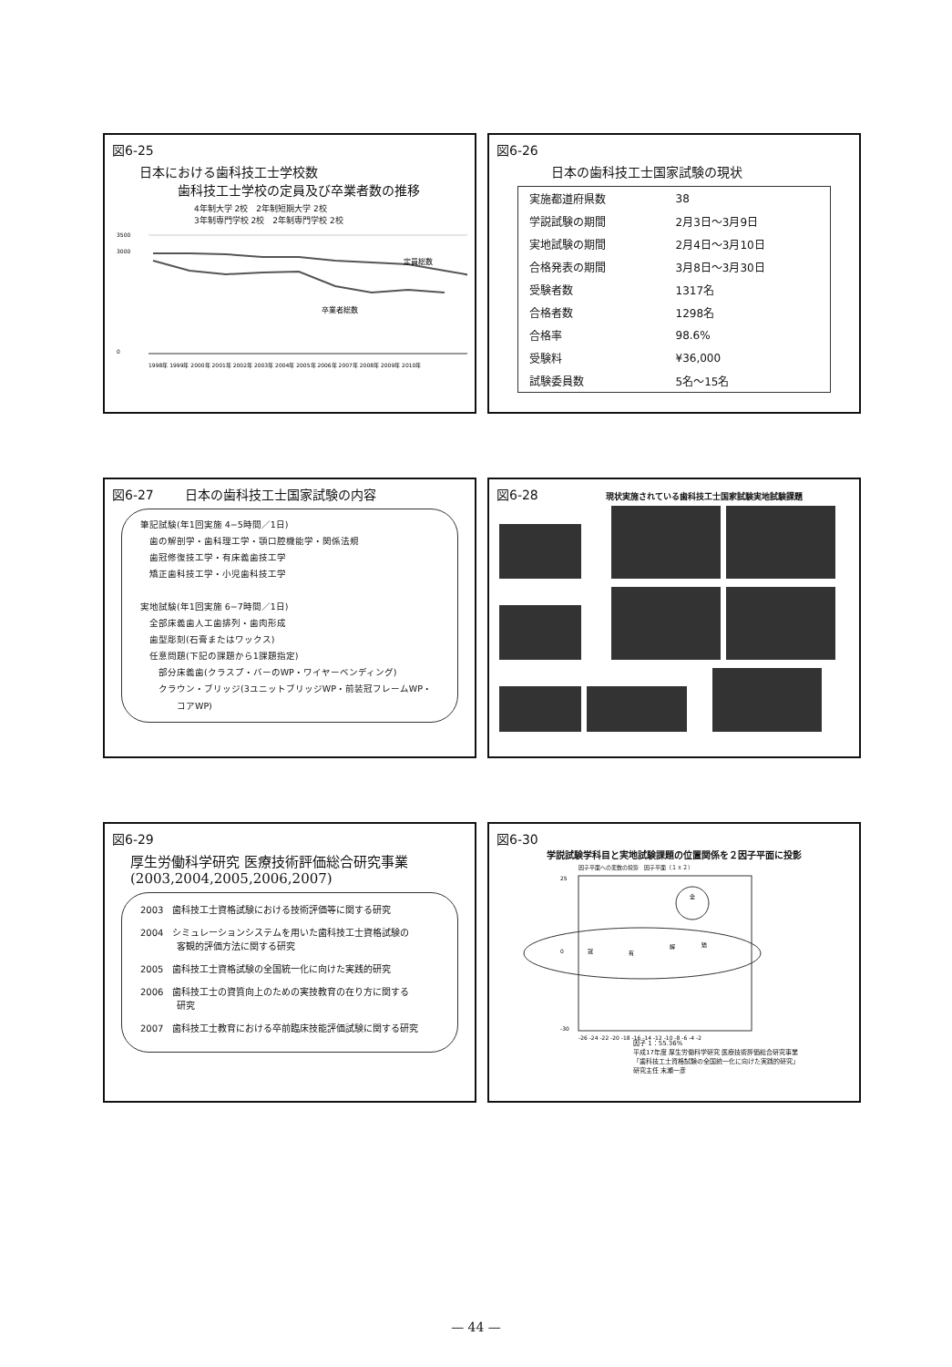図6-25
日本における歯科技工士学校数
　　　歯科技工士学校の定員及び卒業者数の推移
4年制大学 2校　2年制短期大学 2校
3年制専門学校 2校　2年制専門学校 2校
定員総数
卒業者総数
3500
3000
0
1998年 1999年 2000年 2001年 2002年 2003年 2004年 2005年 2006年 2007年 2008年 2009年 2010年
図6-26
日本の歯科技工士国家試験の現状
| 実施都道府県数 | 38 |
| 学説試験の期間 | 2月3日～3月9日 |
| 実地試験の期間 | 2月4日～3月10日 |
| 合格発表の期間 | 3月8日～3月30日 |
| 受験者数 | 1317名 |
| 合格者数 | 1298名 |
| 合格率 | 98.6% |
| 受験料 | ¥36,000 |
| 試験委員数 | 5名～15名 |
図6-27 日本の歯科技工士国家試験の内容
筆記試験(年1回実施 4−5時間／1日)
　歯の解剖学・歯科理工学・顎口腔機能学・関係法規
　歯冠修復技工学・有床義歯技工学
　矯正歯科技工学・小児歯科技工学
実地試験(年1回実施 6−7時間／1日)
　全部床義歯人工歯排列・歯肉形成
　歯型彫刻(石膏またはワックス)
　任意問題(下記の課題から1課題指定)
　　部分床義歯(クラスプ・バーのWP・ワイヤーベンディング)
　　クラウン・ブリッジ(3ユニットブリッジWP・前装冠フレームWP・
　　　　コアWP)
図6-28 現状実施されている歯科技工士国家試験実地試験課題
図6-29
厚生労働科学研究 医療技術評価総合研究事業
(2003,2004,2005,2006,2007)
2003　歯科技工士資格試験における技術評価等に関する研究
2004　シミュレーションシステムを用いた歯科技工士資格試験の
　　　　客観的評価方法に関する研究
2005　歯科技工士資格試験の全国統一化に向けた実践的研究
2006　歯科技工士の資質向上のための実技教育の在り方に関する
　　　　研究
2007　歯科技工士教育における卒前臨床技能評価試験に関する研究
図6-30
学説試験学科目と実地試験課題の位置関係を２因子平面に投影
因子平面への変数の投影　因子平面（１ｘ２）
25
0
-30
冠
有
解
矯
全
-26 -24 -22 -20 -18 -16 -14 -12 -10 -8 -6 -4 -2
因子 1：55.36%
平成17年度 厚生労働科学研究 医療技術評価総合研究事業
「歯科技工士資格試験の全国統一化に向けた実践的研究」
研究主任 末瀬一彦
— 44 —